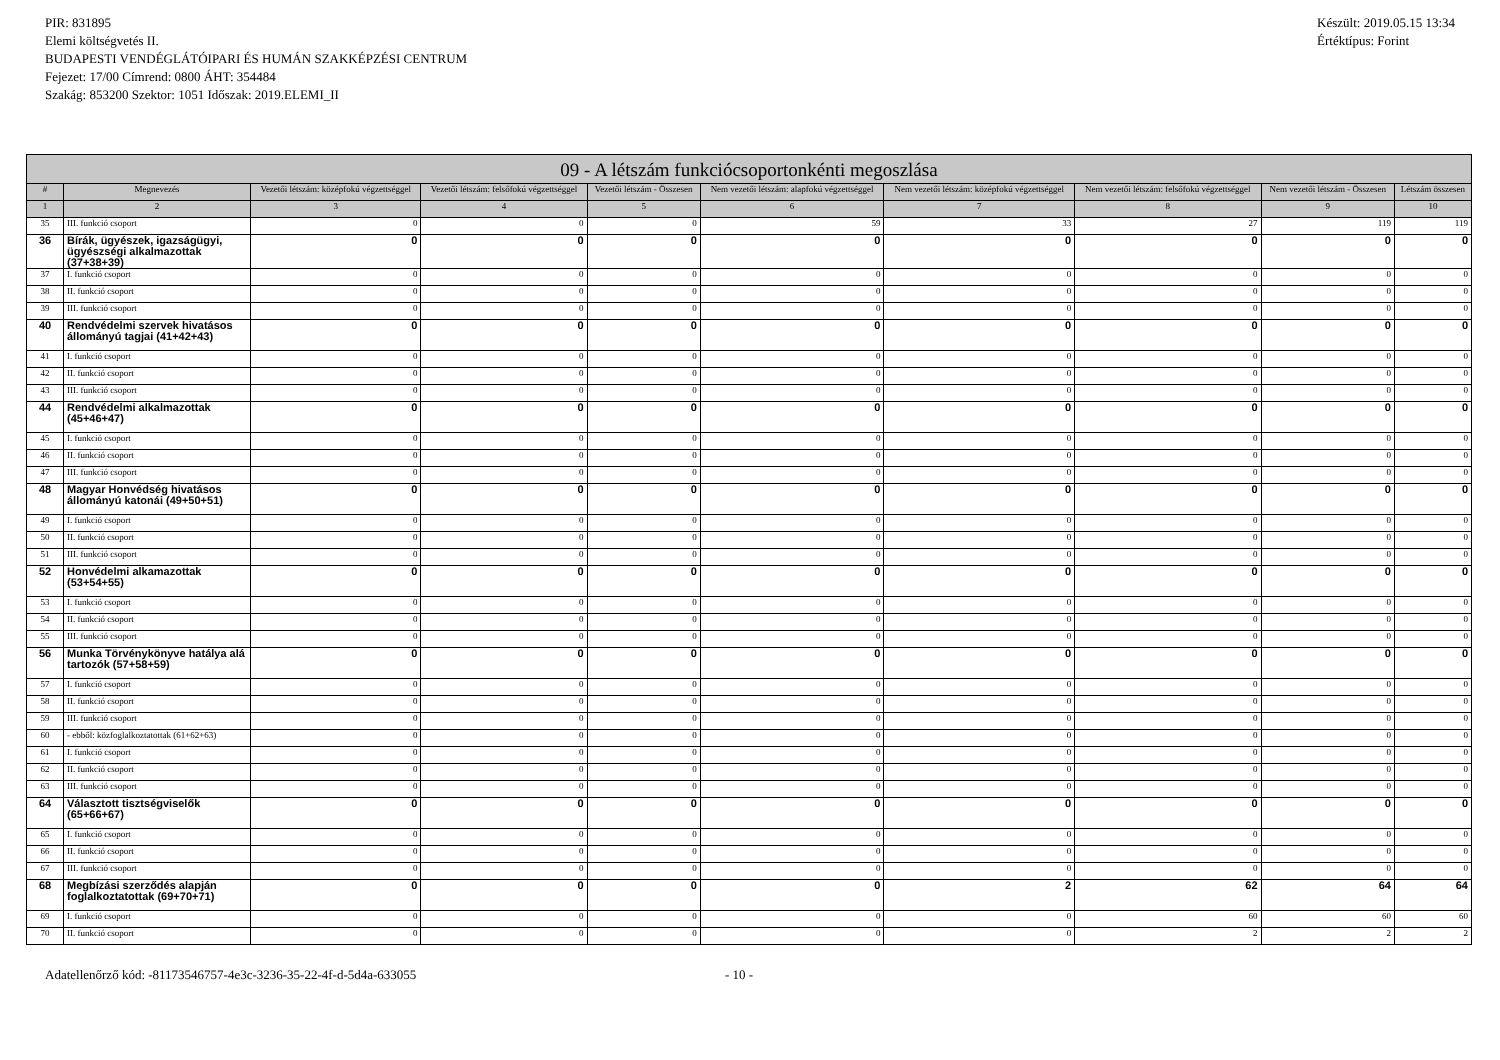PIR: 831895
Elemi költségvetés II.
BUDAPESTI VENDÉGLÁTÓIPARI ÉS HUMÁN SZAKKÉPZÉSI CENTRUM
Fejezet: 17/00 Címrend: 0800 ÁHT: 354484
Szakág: 853200 Szektor: 1051 Időszak: 2019.ELEMI_II
Készült: 2019.05.15 13:34
Értéktípus: Forint
| 09 - A létszám funkciócsoportonkénti megoszlása | | | | | | | | | |
| --- | --- | --- | --- | --- | --- | --- | --- | --- | --- |
| # | Megnevezés | Vezetői létszám: középfokú végzettséggel | Vezetői létszám: felsőfokú végzettséggel | Vezetői létszám - Összesen | Nem vezetői létszám: alapfokú végzettséggel | Nem vezetői létszám: középfokú végzettséggel | Nem vezetői létszám: felsőfokú végzettséggel | Nem vezetői létszám - Összesen | Létszám összesen |
| 1 | 2 | 3 | 4 | 5 | 6 | 7 | 8 | 9 | 10 |
| 35 | III. funkció csoport | 0 | 0 | 0 | 59 | 33 | 27 | 119 | 119 |
| 36 | Bírák, ügyészek, igazságügyi, ügyészségi alkalmazottak (37+38+39) | 0 | 0 | 0 | 0 | 0 | 0 | 0 | 0 |
| 37 | I. funkció csoport | 0 | 0 | 0 | 0 | 0 | 0 | 0 | 0 |
| 38 | II. funkció csoport | 0 | 0 | 0 | 0 | 0 | 0 | 0 | 0 |
| 39 | III. funkció csoport | 0 | 0 | 0 | 0 | 0 | 0 | 0 | 0 |
| 40 | Rendvédelmi szervek hivatásos állományú tagjai (41+42+43) | 0 | 0 | 0 | 0 | 0 | 0 | 0 | 0 |
| 41 | I. funkció csoport | 0 | 0 | 0 | 0 | 0 | 0 | 0 | 0 |
| 42 | II. funkció csoport | 0 | 0 | 0 | 0 | 0 | 0 | 0 | 0 |
| 43 | III. funkció csoport | 0 | 0 | 0 | 0 | 0 | 0 | 0 | 0 |
| 44 | Rendvédelmi alkalmazottak (45+46+47) | 0 | 0 | 0 | 0 | 0 | 0 | 0 | 0 |
| 45 | I. funkció csoport | 0 | 0 | 0 | 0 | 0 | 0 | 0 | 0 |
| 46 | II. funkció csoport | 0 | 0 | 0 | 0 | 0 | 0 | 0 | 0 |
| 47 | III. funkció csoport | 0 | 0 | 0 | 0 | 0 | 0 | 0 | 0 |
| 48 | Magyar Honvédség hivatásos állományú katonái (49+50+51) | 0 | 0 | 0 | 0 | 0 | 0 | 0 | 0 |
| 49 | I. funkció csoport | 0 | 0 | 0 | 0 | 0 | 0 | 0 | 0 |
| 50 | II. funkció csoport | 0 | 0 | 0 | 0 | 0 | 0 | 0 | 0 |
| 51 | III. funkció csoport | 0 | 0 | 0 | 0 | 0 | 0 | 0 | 0 |
| 52 | Honvédelmi alkamazottak (53+54+55) | 0 | 0 | 0 | 0 | 0 | 0 | 0 | 0 |
| 53 | I. funkció csoport | 0 | 0 | 0 | 0 | 0 | 0 | 0 | 0 |
| 54 | II. funkció csoport | 0 | 0 | 0 | 0 | 0 | 0 | 0 | 0 |
| 55 | III. funkció csoport | 0 | 0 | 0 | 0 | 0 | 0 | 0 | 0 |
| 56 | Munka Törvénykönyve hatálya alá tartozók (57+58+59) | 0 | 0 | 0 | 0 | 0 | 0 | 0 | 0 |
| 57 | I. funkció csoport | 0 | 0 | 0 | 0 | 0 | 0 | 0 | 0 |
| 58 | II. funkció csoport | 0 | 0 | 0 | 0 | 0 | 0 | 0 | 0 |
| 59 | III. funkció csoport | 0 | 0 | 0 | 0 | 0 | 0 | 0 | 0 |
| 60 | - ebből: közfoglalkoztatottak (61+62+63) | 0 | 0 | 0 | 0 | 0 | 0 | 0 | 0 |
| 61 | I. funkció csoport | 0 | 0 | 0 | 0 | 0 | 0 | 0 | 0 |
| 62 | II. funkció csoport | 0 | 0 | 0 | 0 | 0 | 0 | 0 | 0 |
| 63 | III. funkció csoport | 0 | 0 | 0 | 0 | 0 | 0 | 0 | 0 |
| 64 | Választott tisztségviselők (65+66+67) | 0 | 0 | 0 | 0 | 0 | 0 | 0 | 0 |
| 65 | I. funkció csoport | 0 | 0 | 0 | 0 | 0 | 0 | 0 | 0 |
| 66 | II. funkció csoport | 0 | 0 | 0 | 0 | 0 | 0 | 0 | 0 |
| 67 | III. funkció csoport | 0 | 0 | 0 | 0 | 0 | 0 | 0 | 0 |
| 68 | Megbízási szerződés alapján foglalkoztatottak (69+70+71) | 0 | 0 | 0 | 0 | 2 | 62 | 64 | 64 |
| 69 | I. funkció csoport | 0 | 0 | 0 | 0 | 0 | 60 | 60 | 60 |
| 70 | II. funkció csoport | 0 | 0 | 0 | 0 | 0 | 2 | 2 | 2 |
Adatellenőrző kód: -81173546757-4e3c-3236-35-22-4f-d-5d4a-633055 - 10 -